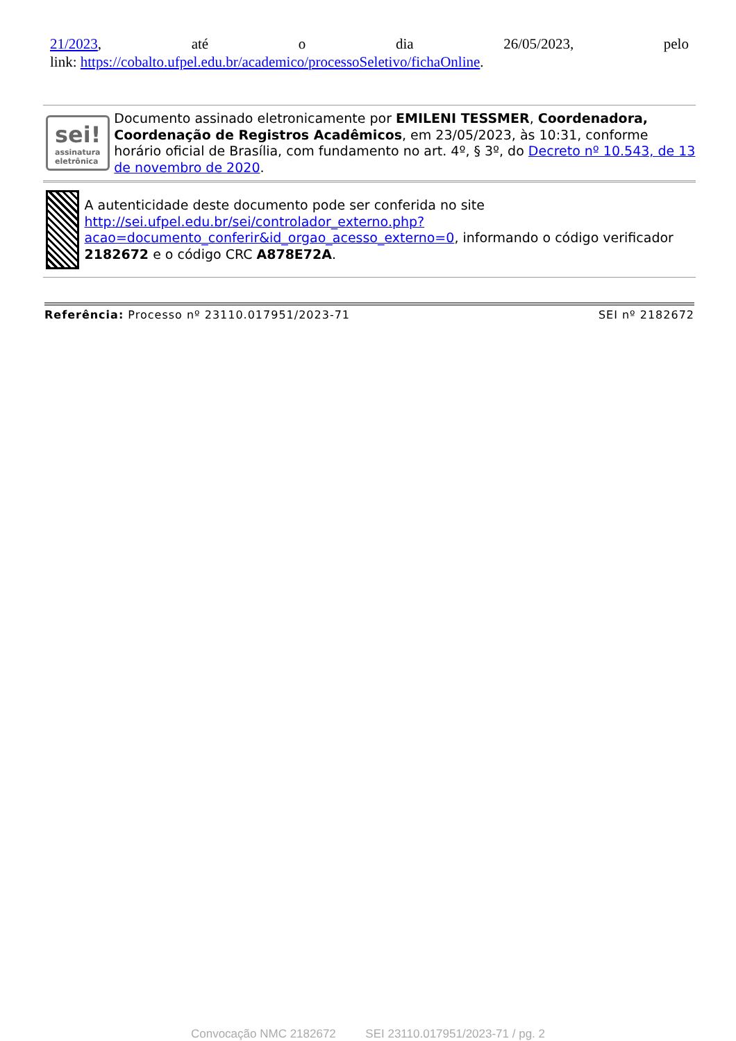21/2023, até o dia 26/05/2023, pelo
link: https://cobalto.ufpel.edu.br/academico/processoSeletivo/fichaOnline.
sei!
assinatura
eletrônica
Documento assinado eletronicamente por EMILENI TESSMER, Coordenadora, Coordenação de Registros Acadêmicos, em 23/05/2023, às 10:31, conforme horário oficial de Brasília, com fundamento no art. 4º, § 3º, do Decreto nº 10.543, de 13 de novembro de 2020.
A autenticidade deste documento pode ser conferida no site http://sei.ufpel.edu.br/sei/controlador_externo.php?acao=documento_conferir&id_orgao_acesso_externo=0, informando o código verificador 2182672 e o código CRC A878E72A.
Referência: Processo nº 23110.017951/2023-71 SEI nº 2182672
Convocação NMC 2182672 SEI 23110.017951/2023-71 / pg. 2